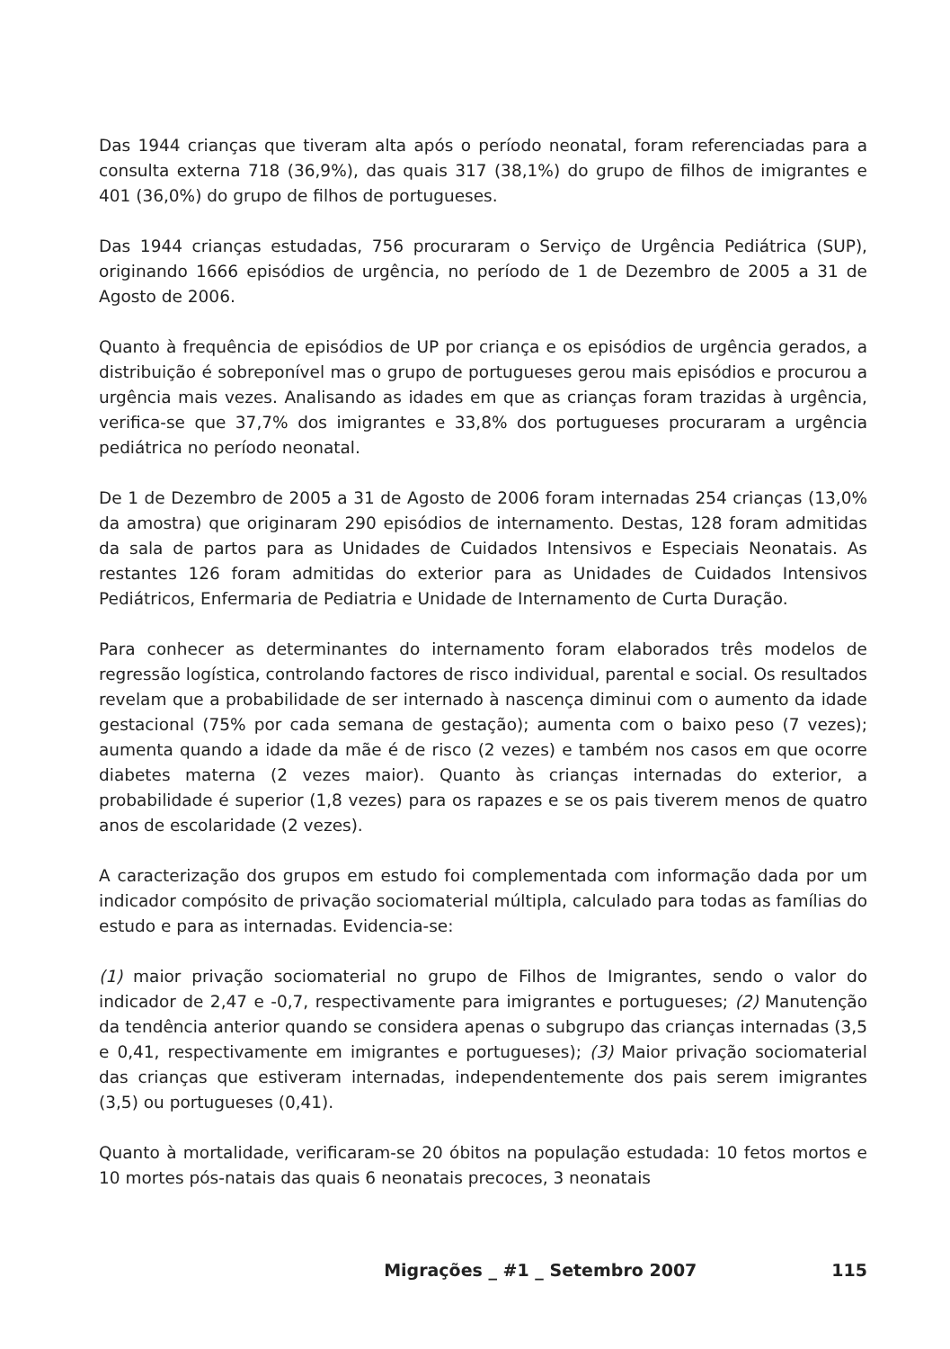Das 1944 crianças que tiveram alta após o período neonatal, foram referenciadas para a consulta externa 718 (36,9%), das quais 317 (38,1%) do grupo de filhos de imigrantes e 401 (36,0%) do grupo de filhos de portugueses.
Das 1944 crianças estudadas, 756 procuraram o Serviço de Urgência Pediátrica (SUP), originando 1666 episódios de urgência, no período de 1 de Dezembro de 2005 a 31 de Agosto de 2006.
Quanto à frequência de episódios de UP por criança e os episódios de urgência gerados, a distribuição é sobreponível mas o grupo de portugueses gerou mais episódios e procurou a urgência mais vezes. Analisando as idades em que as crianças foram trazidas à urgência, verifica-se que 37,7% dos imigrantes e 33,8% dos portugueses procuraram a urgência pediátrica no período neonatal.
De 1 de Dezembro de 2005 a 31 de Agosto de 2006 foram internadas 254 crianças (13,0% da amostra) que originaram 290 episódios de internamento. Destas, 128 foram admitidas da sala de partos para as Unidades de Cuidados Intensivos e Especiais Neonatais. As restantes 126 foram admitidas do exterior para as Unidades de Cuidados Intensivos Pediátricos, Enfermaria de Pediatria e Unidade de Internamento de Curta Duração.
Para conhecer as determinantes do internamento foram elaborados três modelos de regressão logística, controlando factores de risco individual, parental e social. Os resultados revelam que a probabilidade de ser internado à nascença diminui com o aumento da idade gestacional (75% por cada semana de gestação); aumenta com o baixo peso (7 vezes); aumenta quando a idade da mãe é de risco (2 vezes) e também nos casos em que ocorre diabetes materna (2 vezes maior). Quanto às crianças internadas do exterior, a probabilidade é superior (1,8 vezes) para os rapazes e se os pais tiverem menos de quatro anos de escolaridade (2 vezes).
A caracterização dos grupos em estudo foi complementada com informação dada por um indicador compósito de privação sociomaterial múltipla, calculado para todas as famílias do estudo e para as internadas. Evidencia-se:
(1) maior privação sociomaterial no grupo de Filhos de Imigrantes, sendo o valor do indicador de 2,47 e -0,7, respectivamente para imigrantes e portugueses; (2) Manutenção da tendência anterior quando se considera apenas o subgrupo das crianças internadas (3,5 e 0,41, respectivamente em imigrantes e portugueses); (3) Maior privação sociomaterial das crianças que estiveram internadas, independentemente dos pais serem imigrantes (3,5) ou portugueses (0,41).
Quanto à mortalidade, verificaram-se 20 óbitos na população estudada: 10 fetos mortos e 10 mortes pós-natais das quais 6 neonatais precoces, 3 neonatais
Migrações _ #1 _ Setembro 2007 115